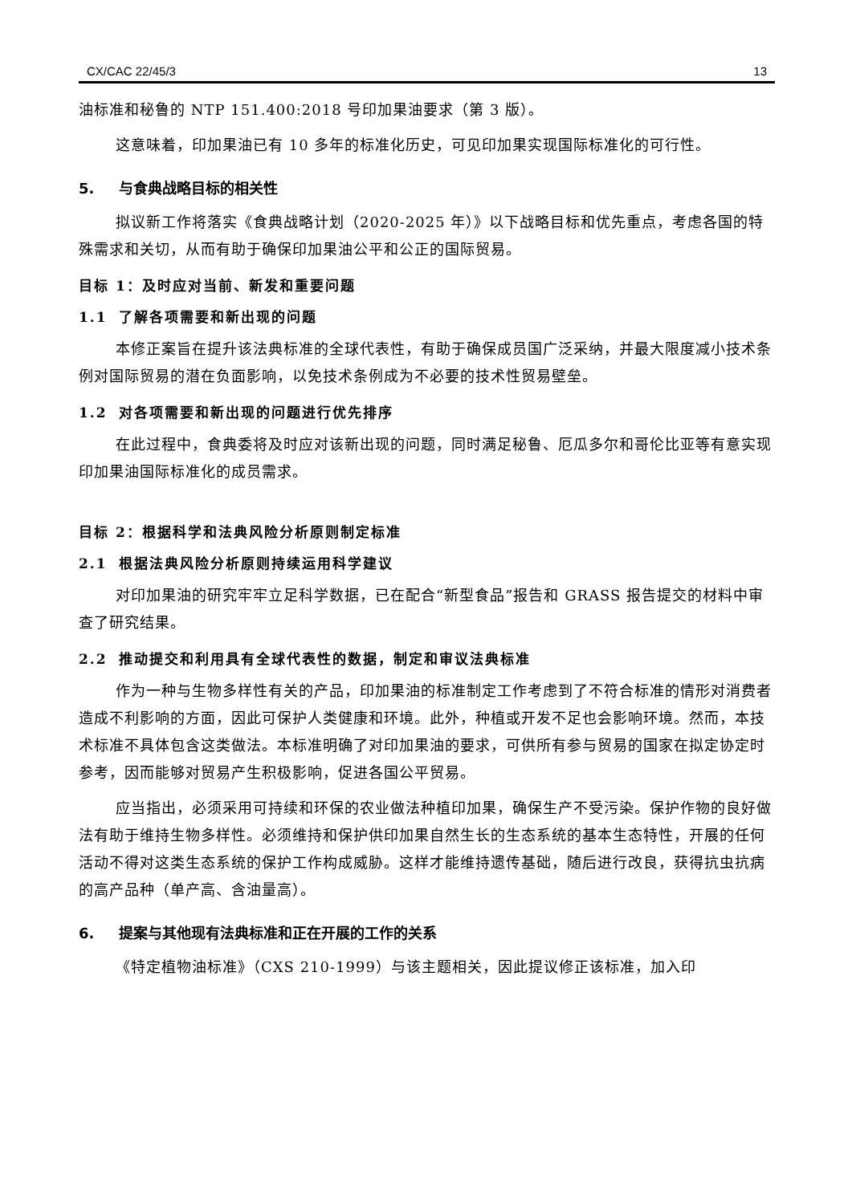CX/CAC 22/45/3 13
油标准和秘鲁的 NTP 151.400:2018 号印加果油要求（第 3 版）。
这意味着，印加果油已有 10 多年的标准化历史，可见印加果实现国际标准化的可行性。
5. 与食典战略目标的相关性
拟议新工作将落实《食典战略计划（2020-2025 年）》以下战略目标和优先重点，考虑各国的特殊需求和关切，从而有助于确保印加果油公平和公正的国际贸易。
目标 1：及时应对当前、新发和重要问题
1.1 了解各项需要和新出现的问题
本修正案旨在提升该法典标准的全球代表性，有助于确保成员国广泛采纳，并最大限度减小技术条例对国际贸易的潜在负面影响，以免技术条例成为不必要的技术性贸易壁垒。
1.2 对各项需要和新出现的问题进行优先排序
在此过程中，食典委将及时应对该新出现的问题，同时满足秘鲁、厄瓜多尔和哥伦比亚等有意实现印加果油国际标准化的成员需求。
目标 2：根据科学和法典风险分析原则制定标准
2.1 根据法典风险分析原则持续运用科学建议
对印加果油的研究牢牢立足科学数据，已在配合“新型食品”报告和 GRASS 报告提交的材料中审查了研究结果。
2.2 推动提交和利用具有全球代表性的数据，制定和审议法典标准
作为一种与生物多样性有关的产品，印加果油的标准制定工作考虑到了不符合标准的情形对消费者造成不利影响的方面，因此可保护人类健康和环境。此外，种植或开发不足也会影响环境。然而，本技术标准不具体包含这类做法。本标准明确了对印加果油的要求，可供所有参与贸易的国家在拟定协定时参考，因而能够对贸易产生积极影响，促进各国公平贸易。
应当指出，必须采用可持续和环保的农业做法种植印加果，确保生产不受污染。保护作物的良好做法有助于维持生物多样性。必须维持和保护供印加果自然生长的生态系统的基本生态特性，开展的任何活动不得对这类生态系统的保护工作构成威胁。这样才能维持遗传基础，随后进行改良，获得抗虫抗病的高产品种（单产高、含油量高）。
6. 提案与其他现有法典标准和正在开展的工作的关系
《特定植物油标准》（CXS 210-1999）与该主题相关，因此提议修正该标准，加入印